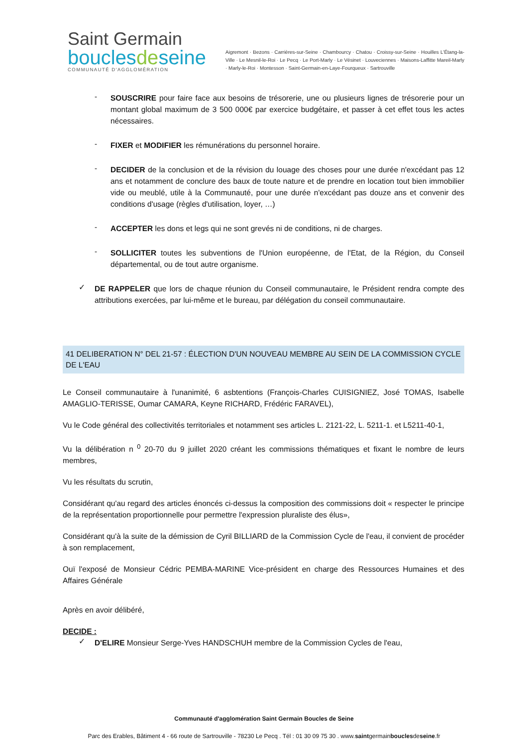Saint Germain
bouclesdeseine
COMMUNAUTÉ D'AGGLOMÉRATION
Aigremont · Bezons · Carrières-sur-Seine · Chambourcy · Chatou · Croissy-sur-Seine · Houilles L'Étang-la-Ville · Le Mesnil-le-Roi · Le Pecq · Le Port-Marly · Le Vésinet · Louveciennes · Maisons-Laffitte Mareil-Marly · Marly-le-Roi · Montesson · Saint-Germain-en-Laye-Fourqueux · Sartrouville
-
SOUSCRIRE pour faire face aux besoins de trésorerie, une ou plusieurs lignes de trésorerie pour un montant global maximum de 3 500 000€ par exercice budgétaire, et passer à cet effet tous les actes nécessaires.
-
FIXER et MODIFIER les rémunérations du personnel horaire.
-
DECIDER de la conclusion et de la révision du louage des choses pour une durée n'excédant pas 12 ans et notamment de conclure des baux de toute nature et de prendre en location tout bien immobilier vide ou meublé, utile à la Communauté, pour une durée n'excédant pas douze ans et convenir des conditions d'usage (règles d'utilisation, loyer, …)
-
ACCEPTER les dons et legs qui ne sont grevés ni de conditions, ni de charges.
-
SOLLICITER toutes les subventions de l'Union européenne, de l'Etat, de la Région, du Conseil départemental, ou de tout autre organisme.
✓
DE RAPPELER que lors de chaque réunion du Conseil communautaire, le Président rendra compte des attributions exercées, par lui-même et le bureau, par délégation du conseil communautaire.
41 DELIBERATION N° DEL 21-57 : ÉLECTION D'UN NOUVEAU MEMBRE AU SEIN DE LA COMMISSION CYCLE DE L'EAU
Le Conseil communautaire à l'unanimité, 6 asbtentions (François-Charles CUISIGNIEZ, José TOMAS, Isabelle AMAGLIO-TERISSE, Oumar CAMARA, Keyne RICHARD, Frédéric FARAVEL),
Vu le Code général des collectivités territoriales et notamment ses articles L. 2121-22, L. 5211-1. et L5211-40-1,
Vu la délibération n <sup>0</sup> 20-70 du 9 juillet 2020 créant les commissions thématiques et fixant le nombre de leurs membres,
Vu les résultats du scrutin,
Considérant qu'au regard des articles énoncés ci-dessus la composition des commissions doit « respecter le principe de la représentation proportionnelle pour permettre l'expression pluraliste des élus»,
Considérant qu'à la suite de la démission de Cyril BILLIARD de la Commission Cycle de l'eau, il convient de procéder à son remplacement,
Ouï l'exposé de Monsieur Cédric PEMBA-MARINE Vice-président en charge des Ressources Humaines et des Affaires Générale
Après en avoir délibéré,
DECIDE :
✓
D'ELIRE Monsieur Serge-Yves HANDSCHUH membre de la Commission Cycles de l'eau,
Communauté d'agglomération Saint Germain Boucles de Seine
Parc des Erables, Bâtiment 4 - 66 route de Sartrouville - 78230 Le Pecq . Tél : 01 30 09 75 30 . www.saintgermainbouclesdeseine.fr